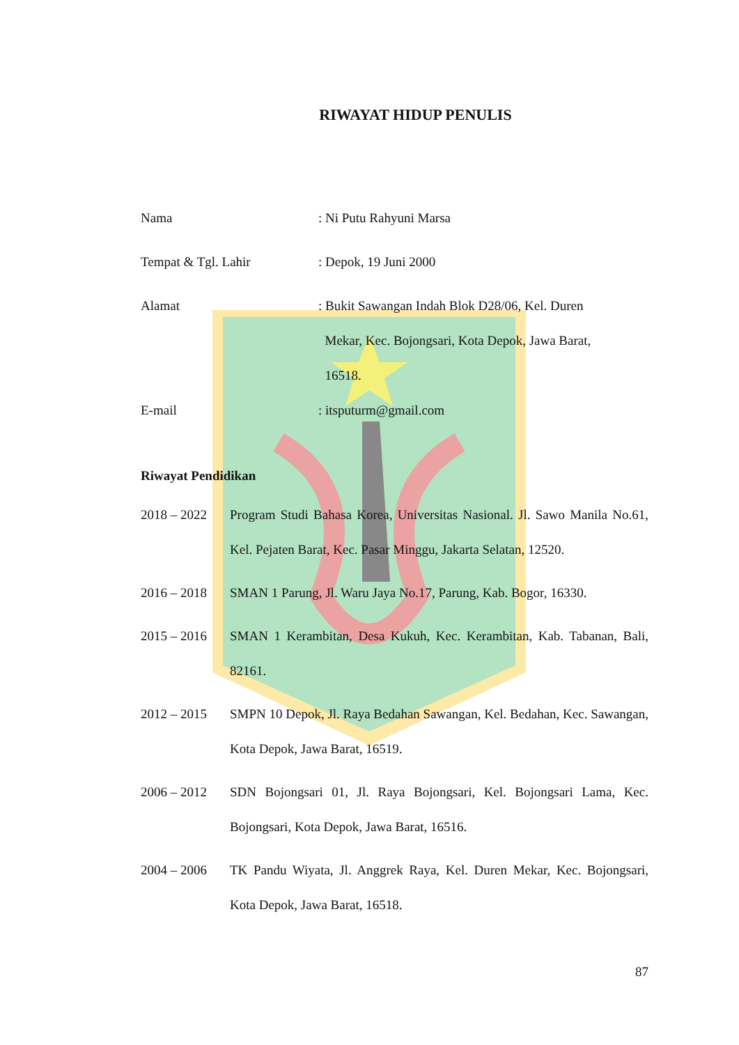RIWAYAT HIDUP PENULIS
Nama : Ni Putu Rahyuni Marsa
Tempat & Tgl. Lahir : Depok, 19 Juni 2000
Alamat : Bukit Sawangan Indah Blok D28/06, Kel. Duren
Mekar, Kec. Bojongsari, Kota Depok, Jawa Barat,
16518.
E-mail : itsputurm@gmail.com
Riwayat Pendidikan
2018 – 2022 Program Studi Bahasa Korea, Universitas Nasional. Jl. Sawo Manila No.61, Kel. Pejaten Barat, Kec. Pasar Minggu, Jakarta Selatan, 12520.
2016 – 2018 SMAN 1 Parung, Jl. Waru Jaya No.17, Parung, Kab. Bogor, 16330.
2015 – 2016 SMAN 1 Kerambitan, Desa Kukuh, Kec. Kerambitan, Kab. Tabanan, Bali, 82161.
2012 – 2015 SMPN 10 Depok, Jl. Raya Bedahan Sawangan, Kel. Bedahan, Kec. Sawangan, Kota Depok, Jawa Barat, 16519.
2006 – 2012 SDN Bojongsari 01, Jl. Raya Bojongsari, Kel. Bojongsari Lama, Kec. Bojongsari, Kota Depok, Jawa Barat, 16516.
2004 – 2006 TK Pandu Wiyata, Jl. Anggrek Raya, Kel. Duren Mekar, Kec. Bojongsari, Kota Depok, Jawa Barat, 16518.
87